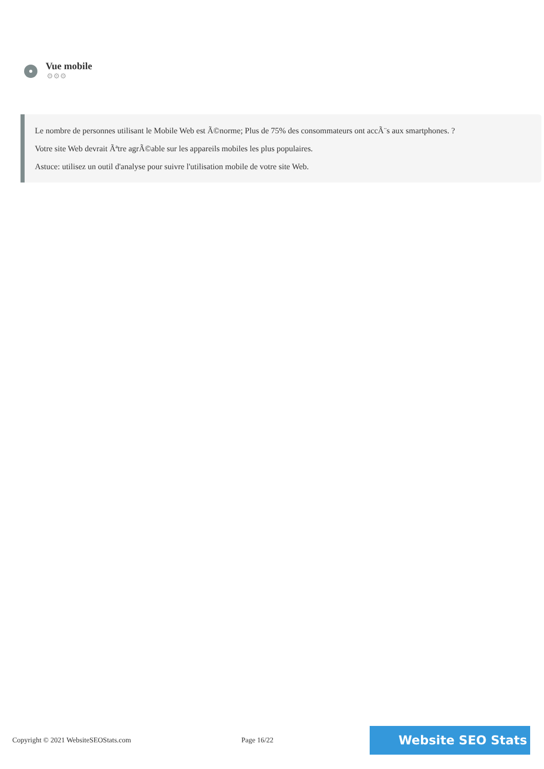Vue mobile
⚙⚙⚙
Le nombre de personnes utilisant le Mobile Web est Ã©norme; Plus de 75% des consommateurs ont accÃ¨s aux smartphones. ?
Votre site Web devrait Ãªtre agrÃ©able sur les appareils mobiles les plus populaires.
Astuce: utilisez un outil d'analyse pour suivre l'utilisation mobile de votre site Web.
Copyright © 2021 WebsiteSEOStats.com Page 16/22
Website SEO Stats